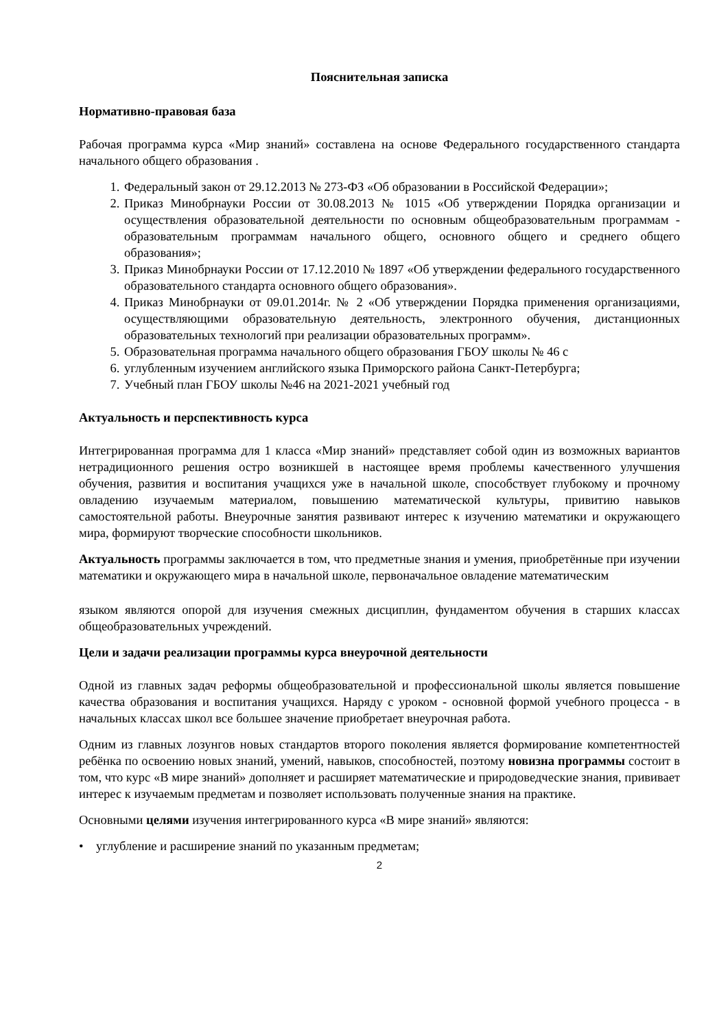Пояснительная записка
Нормативно-правовая база
Рабочая программа курса «Мир знаний» составлена на основе Федерального государственного стандарта начального общего образования .
1. Федеральный закон от 29.12.2013 № 273-ФЗ «Об образовании в Российской Федерации»;
2. Приказ Минобрнауки России от 30.08.2013 № 1015 «Об утверждении Порядка организации и осуществления образовательной деятельности по основным общеобразовательным программам - образовательным программам начального общего, основного общего и среднего общего образования»;
3. Приказ Минобрнауки России от 17.12.2010 № 1897 «Об утверждении федерального государственного образовательного стандарта основного общего образования».
4. Приказ Минобрнауки от 09.01.2014г. № 2 «Об утверждении Порядка применения организациями, осуществляющими образовательную деятельность, электронного обучения, дистанционных образовательных технологий при реализации образовательных программ».
5. Образовательная программа начального общего образования ГБОУ школы № 46 с
6. углубленным изучением английского языка Приморского района Санкт-Петербурга;
7. Учебный план ГБОУ школы №46 на 2021-2021 учебный год
Актуальность и перспективность курса
Интегрированная программа для 1 класса «Мир знаний» представляет собой один из возможных вариантов нетрадиционного решения остро возникшей в настоящее время проблемы качественного улучшения обучения, развития и воспитания учащихся уже в начальной школе, способствует глубокому и прочному овладению изучаемым материалом, повышению математической культуры, привитию навыков самостоятельной работы. Внеурочные занятия развивают интерес к изучению математики и окружающего мира, формируют творческие способности школьников.
Актуальность программы заключается в том, что предметные знания и умения, приобретённые при изучении математики и окружающего мира в начальной школе, первоначальное овладение математическим
языком являются опорой для изучения смежных дисциплин, фундаментом обучения в старших классах общеобразовательных учреждений.
Цели и задачи реализации программы курса внеурочной деятельности
Одной из главных задач реформы общеобразовательной и профессиональной школы является повышение качества образования и воспитания учащихся. Наряду с уроком - основной формой учебного процесса - в начальных классах школ все большее значение приобретает внеурочная работа.
Одним из главных лозунгов новых стандартов второго поколения является формирование компетентностей ребёнка по освоению новых знаний, умений, навыков, способностей, поэтому новизна программы состоит в том, что курс «В мире знаний» дополняет и расширяет математические и природоведческие знания, прививает интерес к изучаемым предметам и позволяет использовать полученные знания на практике.
Основными целями изучения интегрированного курса «В мире знаний» являются:
• углубление и расширение знаний по указанным предметам;
2